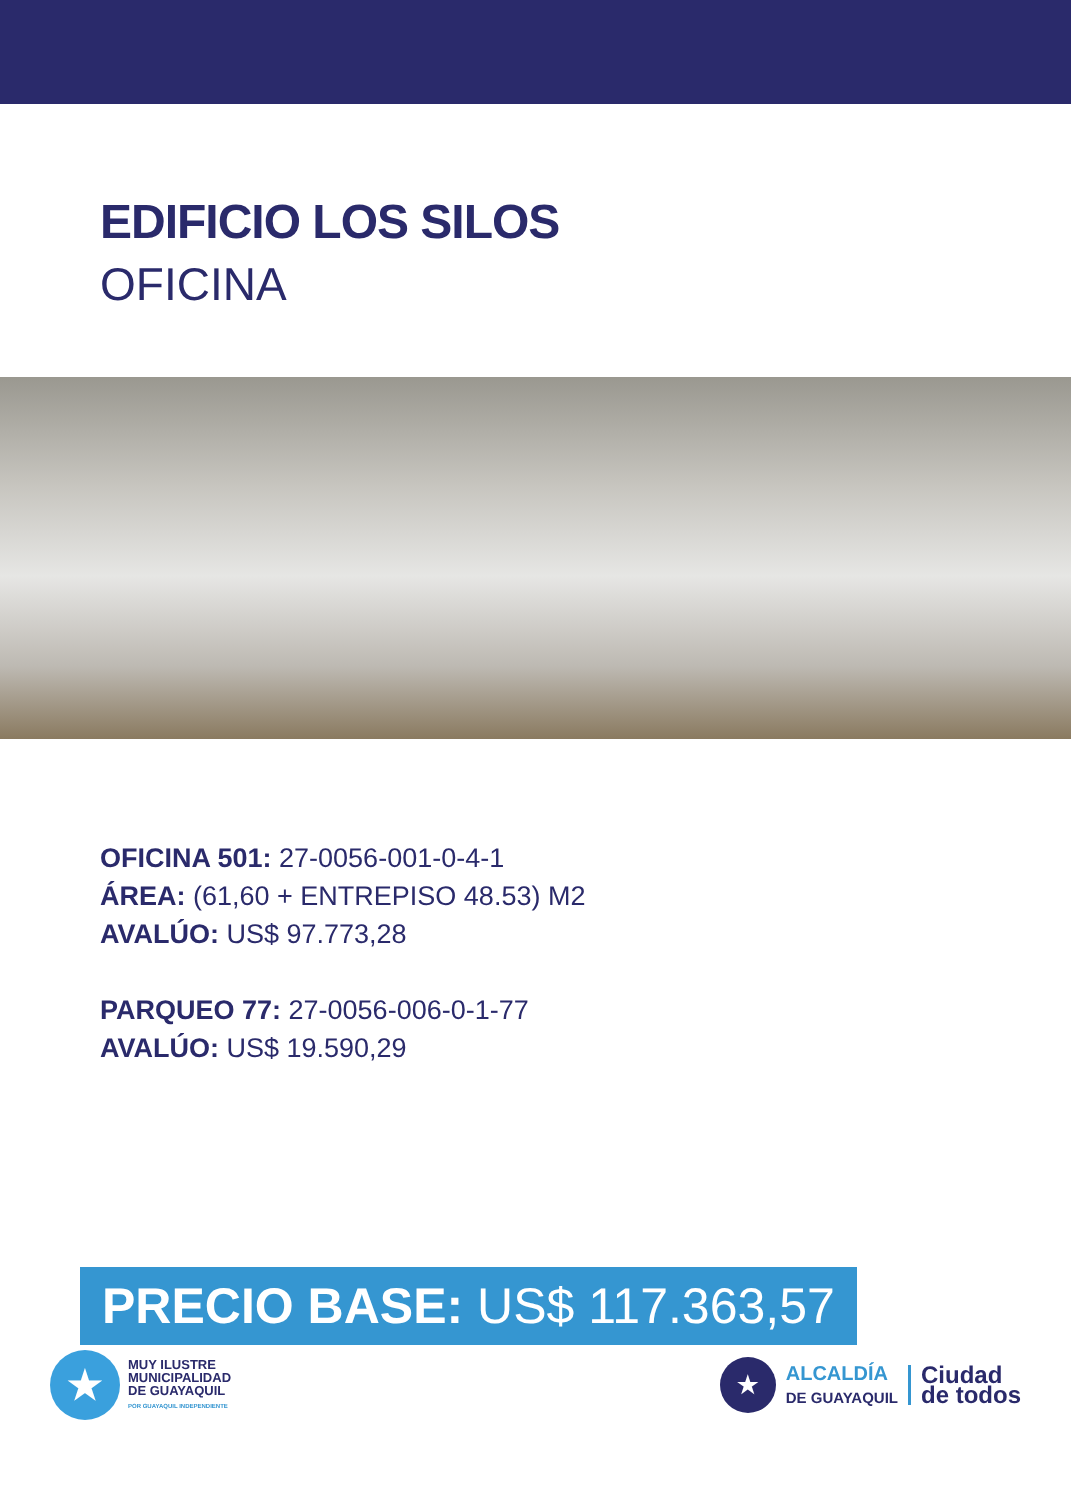EDIFICIO LOS SILOS
OFICINA
OFICINA 501: 27-0056-001-0-4-1
ÁREA: (61,60 + ENTREPISO 48.53) M2
AVALÚO: US$ 97.773,28
PARQUEO 77: 27-0056-006-0-1-77
AVALÚO: US$ 19.590,29
PRECIO BASE: US$ 117.363,57
★
MUY ILUSTRE
MUNICIPALIDAD
DE GUAYAQUIL
POR GUAYAQUIL INDEPENDIENTE
★
ALCALDÍA
DE GUAYAQUIL
Ciudad
de todos